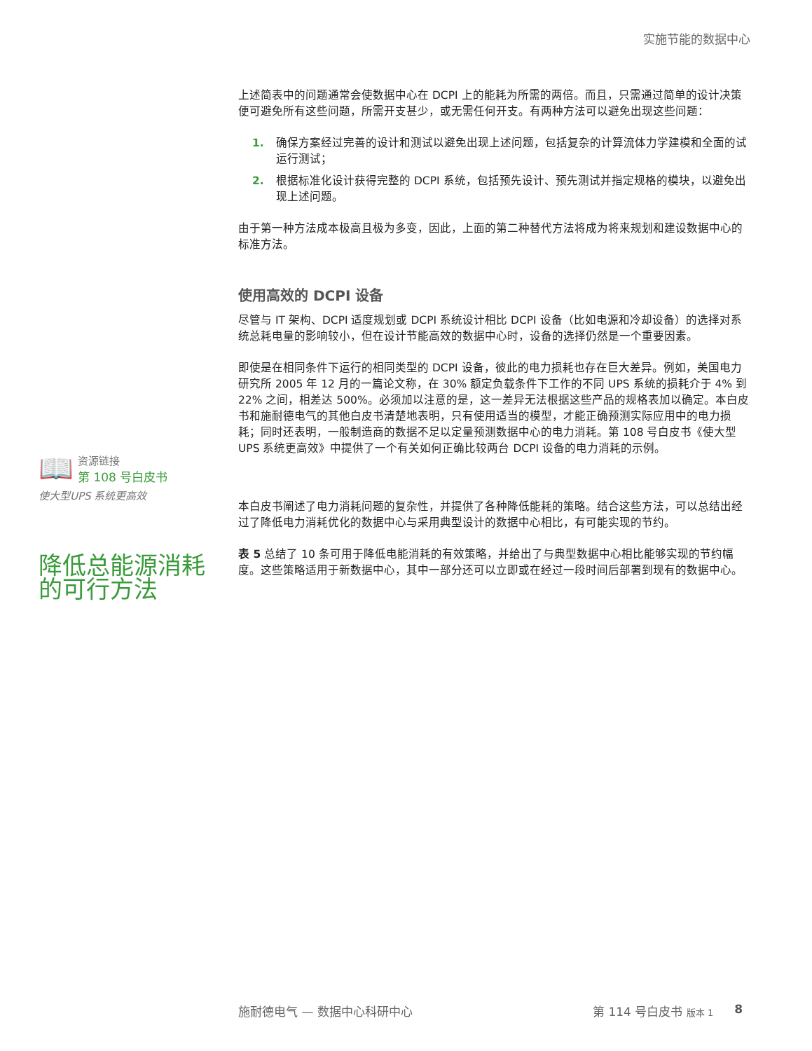实施节能的数据中心
上述简表中的问题通常会使数据中心在 DCPI 上的能耗为所需的两倍。而且，只需通过简单的设计决策便可避免所有这些问题，所需开支甚少，或无需任何开支。有两种方法可以避免出现这些问题：
1. 确保方案经过完善的设计和测试以避免出现上述问题，包括复杂的计算流体力学建模和全面的试运行测试；
2. 根据标准化设计获得完整的 DCPI 系统，包括预先设计、预先测试并指定规格的模块，以避免出现上述问题。
由于第一种方法成本极高且极为多变，因此，上面的第二种替代方法将成为将来规划和建设数据中心的标准方法。
使用高效的 DCPI 设备
尽管与 IT 架构、DCPI 适度规划或 DCPI 系统设计相比 DCPI 设备（比如电源和冷却设备）的选择对系统总耗电量的影响较小，但在设计节能高效的数据中心时，设备的选择仍然是一个重要因素。
即使是在相同条件下运行的相同类型的 DCPI 设备，彼此的电力损耗也存在巨大差异。例如，美国电力研究所 2005 年 12 月的一篇论文称，在 30% 额定负载条件下工作的不同 UPS 系统的损耗介于 4% 到 22% 之间，相差达 500%。必须加以注意的是，这一差异无法根据这些产品的规格表加以确定。本白皮书和施耐德电气的其他白皮书清楚地表明，只有使用适当的模型，才能正确预测实际应用中的电力损耗；同时还表明，一般制造商的数据不足以定量预测数据中心的电力消耗。第 108 号白皮书《使大型 UPS 系统更高效》中提供了一个有关如何正确比较两台 DCPI 设备的电力消耗的示例。
本白皮书阐述了电力消耗问题的复杂性，并提供了各种降低能耗的策略。结合这些方法，可以总结出经过了降低电力消耗优化的数据中心与采用典型设计的数据中心相比，有可能实现的节约。
表 5 总结了 10 条可用于降低电能消耗的有效策略，并给出了与典型数据中心相比能够实现的节约幅度。这些策略适用于新数据中心，其中一部分还可以立即或在经过一段时间后部署到现有的数据中心。
📖
资源链接
第 108 号白皮书
使大型UPS 系统更高效
降低总能源消耗的可行方法
施耐德电气 — 数据中心科研中心 第 114 号白皮书 版本 1 8